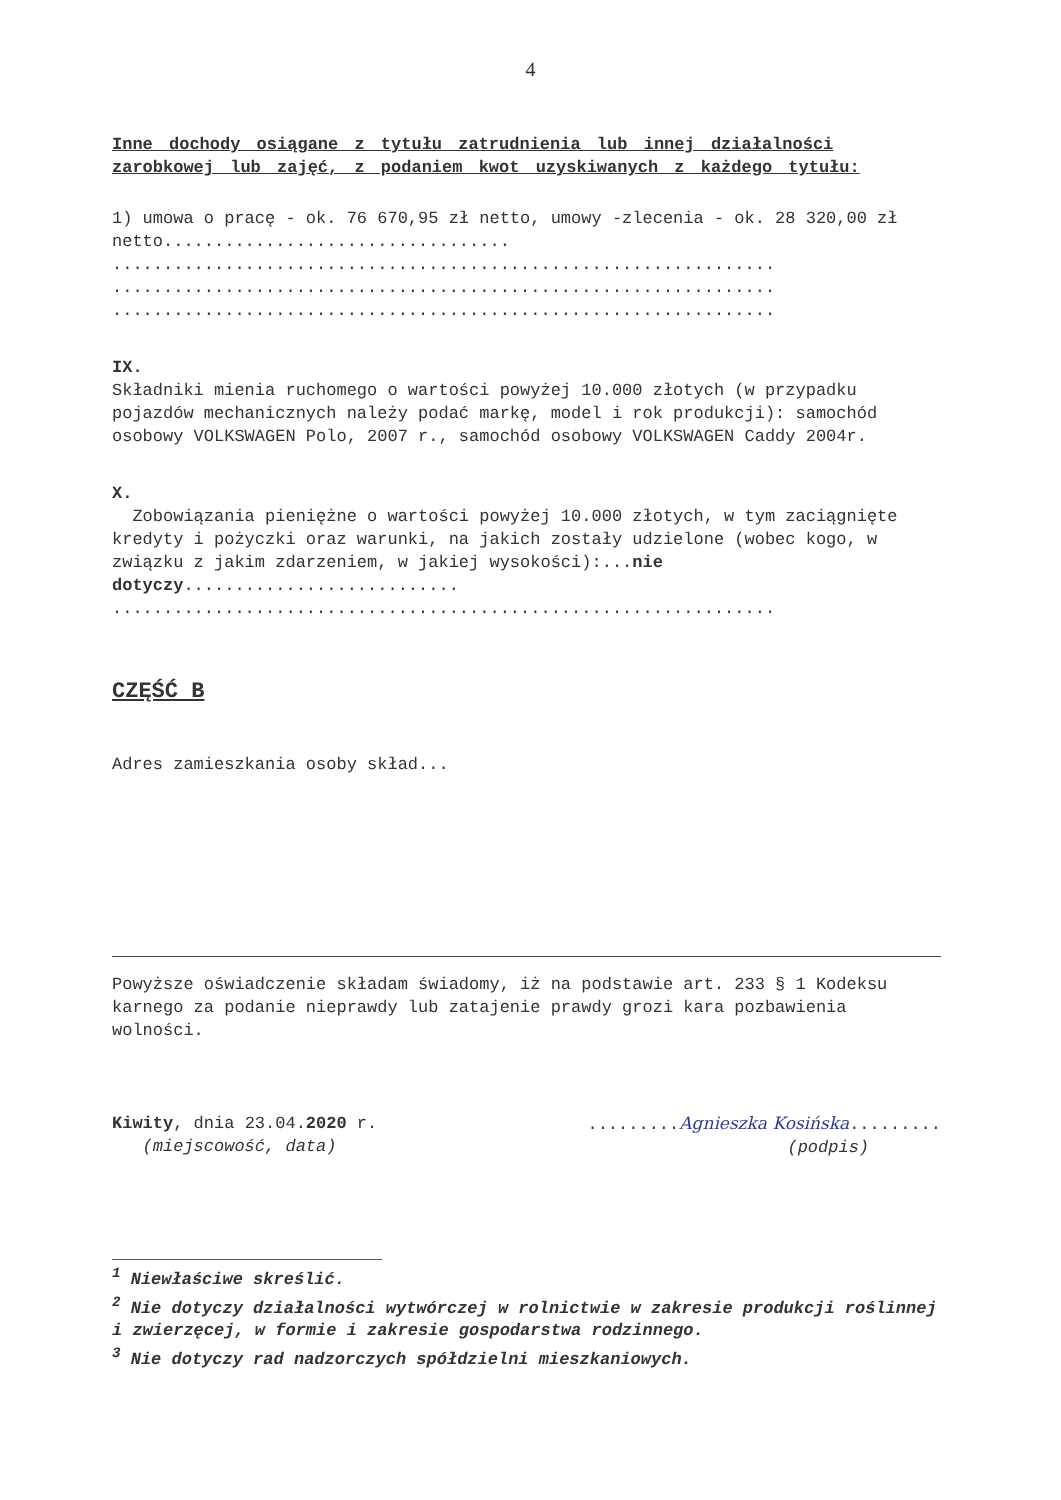4
Inne dochody osiągane z tytułu zatrudnienia lub innej działalności zarobkowej lub zajęć, z podaniem kwot uzyskiwanych z każdego tytułu:
1) umowa o pracę - ok. 76 670,95 zł netto, umowy -zlecenia - ok. 28 320,00 zł netto..................................
.................................................................
.................................................................
.................................................................
IX.
Składniki mienia ruchomego o wartości powyżej 10.000 złotych (w przypadku pojazdów mechanicznych należy podać markę, model i rok produkcji): samochód osobowy VOLKSWAGEN Polo, 2007 r., samochód osobowy VOLKSWAGEN Caddy 2004r.
X.
Zobowiązania pieniężne o wartości powyżej 10.000 złotych, w tym zaciągnięte kredyty i pożyczki oraz warunki, na jakich zostały udzielone (wobec kogo, w związku z jakim zdarzeniem, w jakiej wysokości):...nie dotyczy...........................
.................................................................
CZĘŚĆ B
Adres zamieszkania osoby skład...
Powyższe oświadczenie składam świadomy, iż na podstawie art. 233 § 1 Kodeksu karnego za podanie nieprawdy lub zatajenie prawdy grozi kara pozbawienia wolności.
Kiwity, dnia 23.04.2020 r.
(miejscowość, data)
.........Agnieszka Kosińska.........
(podpis)
<sup>1</sup> Niewłaściwe skreślić.
<sup>2</sup> Nie dotyczy działalności wytwórczej w rolnictwie w zakresie produkcji roślinnej i zwierzęcej, w formie i zakresie gospodarstwa rodzinnego.
<sup>3</sup> Nie dotyczy rad nadzorczych spółdzielni mieszkaniowych.